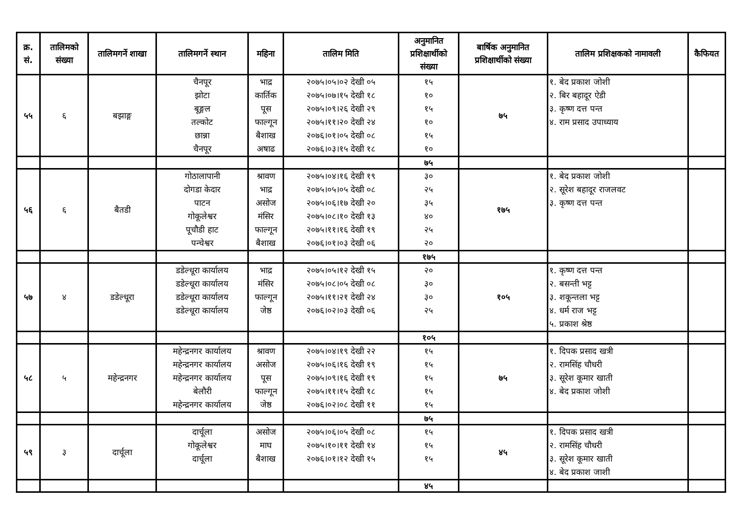| क्र. सं. | तालिमको संख्या | तालिमगर्ने शाखा | तालिमगर्ने स्थान | महिना | तालिम मिति | अनुमानित प्रशिक्षार्थीको संख्या | बार्षिक अनुमानित प्रशिक्षार्थीको संख्या | तालिम प्रशिक्षकको नामावली | कैफियत |
| --- | --- | --- | --- | --- | --- | --- | --- | --- | --- |
| ५५ | ६ | बझाङ्ग | चैनपूर झोटा बूङ्गल तल्कोट छान्ना चैनपूर | भाद्र कार्तिक पूस फाल्गून बैशाख अषाढ | २०७५।०५।०२ देखी ०५ २०७५।०७।१५ देखी १८ २०७५।०९।२६ देखी २९ २०७५।११।२० देखी २४ २०७६।०१।०५ देखी ०८ २०७६।०३।१५ देखी १८ | १५ १० १५ १० १५ १० | ७५ | १. बेद प्रकाश जोशी २. बिर बहादूर ऐडी ३. कृष्ण दत्त पन्त ४. राम प्रसाद उपाध्याय | |
| | | | | | | ७५ | | | |
| ५६ | ६ | बैतडी | गोठालापानी दोगडा केदार पाटन गोकूलेश्वर पूचौडी हाट पन्चेश्वर | श्रावण भाद्र असोज मंसिर फाल्गून बैशाख | २०७५।०४।१६ देखी १९ २०७५।०५।०५ देखी ०८ २०७५।०६।१७ देखी २० २०७५।०८।१० देखी १३ २०७५।११।१६ देखी १९ २०७६।०१।०३ देखी ०६ | ३० २५ ३५ ४० २५ २० | १७५ | १. बेद प्रकाश जोशी २. सूरेश बहादूर राजलवट ३. कृष्ण दत्त पन्त | |
| | | | | | | १७५ | | | |
| ५७ | ४ | डडेल्धूरा | डडेल्धूरा कार्यालय डडेल्धूरा कार्यालय डडेल्धूरा कार्यालय डडेल्धूरा कार्यालय | भाद्र मंसिर फाल्गून जेष्ठ | २०७५।०५।१२ देखी १५ २०७५।०८।०५ देखी ०८ २०७५।११।२१ देखी २४ २०७६।०२।०३ देखी ०६ | २० ३० ३० २५ | १०५ | १. कृष्ण दत्त पन्त २. बसन्ती भट्ट ३. शकून्तला भट्ट ४. धर्म राज भट्ट ५. प्रकाश श्रेष्ठ | |
| | | | | | | १०५ | | | |
| ५८ | ५ | महेन्द्रनगर | महेन्द्रनगर कार्यालय महेन्द्रनगर कार्यालय महेन्द्रनगर कार्यालय बेलौरी महेन्द्रनगर कार्यालय | श्रावण असोज पूस फाल्गून जेष्ठ | २०७५।०४।१९ देखी २२ २०७५।०६।१६ देखी १९ २०७५।०९।१६ देखी १९ २०७५।११।१५ देखी १८ २०७६।०२।०८ देखी ११ | १५ १५ १५ १५ १५ | ७५ | १. दिपक प्रसाद खत्री २. रामसिंह चौधरी ३. सूरेश कूमार खाती ४. बेद प्रकाश जोशी | |
| | | | | | | ७५ | | | |
| ५९ | ३ | दार्चूला | दार्चूला गोकूलेश्वर दार्चूला | असोज माघ बैशाख | २०७५।०६।०५ देखी ०८ २०७५।१०।११ देखी १४ २०७६।०१।१२ देखी १५ | १५ १५ १५ | ४५ | १. दिपक प्रसाद खत्री २. रामसिंह चौधरी ३. सूरेश कूमार खाती ४. बेद प्रकाश जाशी | |
| | | | | | | ४५ | | | |